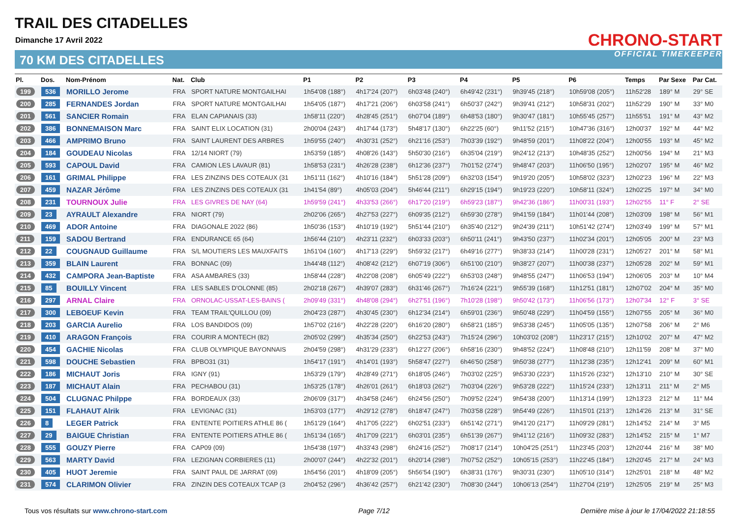TRAIL DES CITADELLES
Dimanche 17 Avril 2022
70 KM DES CITADELLES
CHRONO-START
OFFICIAL TIMEKEEPER
| Pl. | Dos. | Nom-Prénom | Nat. | Club | P1 | P2 | P3 | P4 | P5 | P6 | Temps | Par Sexe | Par Cat. |
| --- | --- | --- | --- | --- | --- | --- | --- | --- | --- | --- | --- | --- | --- |
| 199 | 536 | MORILLO Jerome | FRA | SPORT NATURE MONTGAILHAI | 1h54'08 (188°) | 4h17'24 (207°) | 6h03'48 (240°) | 6h49'42 (231°) | 9h39'45 (218°) | 10h59'08 (205°) | 11h52'28 | 189° M | 29° SE |
| 200 | 285 | FERNANDES Jordan | FRA | SPORT NATURE MONTGAILHAI | 1h54'05 (187°) | 4h17'21 (206°) | 6h03'58 (241°) | 6h50'37 (242°) | 9h39'41 (212°) | 10h58'31 (202°) | 11h52'29 | 190° M | 33° M0 |
| 201 | 561 | SANCIER Romain | FRA | ELAN CAPIANAIS (33) | 1h58'11 (220°) | 4h28'45 (251°) | 6h07'04 (189°) | 6h48'53 (180°) | 9h30'47 (181°) | 10h55'45 (257°) | 11h55'51 | 191° M | 43° M2 |
| 202 | 386 | BONNEMAISON Marc | FRA | SAINT ELIX LOCATION (31) | 2h00'04 (243°) | 4h17'44 (173°) | 5h48'17 (130°) | 6h22'25 (60°) | 9h11'52 (215°) | 10h47'36 (316°) | 12h00'37 | 192° M | 44° M2 |
| 203 | 466 | AMPRIMO Bruno | FRA | SAINT LAURENT DES ARBRES | 1h59'55 (240°) | 4h30'31 (252°) | 6h21'16 (253°) | 7h03'39 (192°) | 9h48'59 (201°) | 11h08'22 (204°) | 12h00'55 | 193° M | 45° M2 |
| 204 | 184 | GOUDEAU Nicolas | FRA | 12/14 NIORT (79) | 1h53'59 (185°) | 4h08'26 (143°) | 5h50'30 (216°) | 6h35'04 (219°) | 9h24'12 (213°) | 10h48'35 (252°) | 12h00'56 | 194° M | 21° M3 |
| 205 | 593 | CAPOUL David | FRA | CAMION LES LAVAUR (81) | 1h58'53 (231°) | 4h26'28 (238°) | 6h12'36 (237°) | 7h01'52 (274°) | 9h48'47 (203°) | 11h06'50 (195°) | 12h02'07 | 195° M | 46° M2 |
| 206 | 161 | GRIMAL Philippe | FRA | LES ZINZINS DES COTEAUX (31 | 1h51'11 (162°) | 4h10'16 (184°) | 5h51'28 (209°) | 6h32'03 (154°) | 9h19'20 (205°) | 10h58'02 (323°) | 12h02'23 | 196° M | 22° M3 |
| 207 | 459 | NAZAR Jérôme | FRA | LES ZINZINS DES COTEAUX (31 | 1h41'54 (89°) | 4h05'03 (204°) | 5h46'44 (211°) | 6h29'15 (194°) | 9h19'23 (220°) | 10h58'11 (324°) | 12h02'25 | 197° M | 34° M0 |
| 208 | 231 | TOURNOUX Julie | FRA | LES GIVRES DE NAY (64) | 1h59'59 (241°) | 4h33'53 (266°) | 6h17'20 (219°) | 6h59'23 (187°) | 9h42'36 (186°) | 11h00'31 (193°) | 12h02'55 | 11° F | 2° SE |
| 209 | 23 | AYRAULT Alexandre | FRA | NIORT (79) | 2h02'06 (265°) | 4h27'53 (227°) | 6h09'35 (212°) | 6h59'30 (278°) | 9h41'59 (184°) | 11h01'44 (208°) | 12h03'09 | 198° M | 56° M1 |
| 210 | 469 | ADOR Antoine | FRA | DIAGONALE 2022 (86) | 1h50'36 (153°) | 4h10'19 (192°) | 5h51'44 (210°) | 6h35'40 (212°) | 9h24'39 (211°) | 10h51'42 (274°) | 12h03'49 | 199° M | 57° M1 |
| 211 | 159 | SADOU Bertrand | FRA | ENDURANCE 65 (64) | 1h56'44 (210°) | 4h23'11 (232°) | 6h03'33 (203°) | 6h50'11 (241°) | 9h43'50 (237°) | 11h02'34 (201°) | 12h05'05 | 200° M | 23° M3 |
| 212 | 22 | COUGNAUD Guillaume | FRA | S/L MOUTIERS LES MAUXFAITS | 1h51'04 (160°) | 4h17'13 (229°) | 5h59'32 (217°) | 6h49'16 (277°) | 9h38'33 (214°) | 11h00'28 (231°) | 12h05'27 | 201° M | 58° M1 |
| 213 | 359 | BLAIN Laurent | FRA | BONNAC (09) | 1h44'48 (112°) | 4h08'42 (212°) | 6h07'19 (306°) | 6h51'00 (210°) | 9h38'27 (207°) | 11h00'38 (237°) | 12h05'28 | 202° M | 59° M1 |
| 214 | 432 | CAMPORA Jean-Baptiste | FRA | ASA AMBARES (33) | 1h58'44 (228°) | 4h22'08 (208°) | 6h05'49 (222°) | 6h53'03 (248°) | 9h48'55 (247°) | 11h06'53 (194°) | 12h06'05 | 203° M | 10° M4 |
| 215 | 85 | BOUILLY Vincent | FRA | LES SABLES D'OLONNE (85) | 2h02'18 (267°) | 4h39'07 (283°) | 6h31'46 (267°) | 7h16'24 (221°) | 9h55'39 (168°) | 11h12'51 (181°) | 12h07'02 | 204° M | 35° M0 |
| 216 | 297 | ARNAL Claire | FRA | ORNOLAC-USSAT-LES-BAINS ( | 2h09'49 (331°) | 4h48'08 (294°) | 6h27'51 (196°) | 7h10'28 (198°) | 9h50'42 (173°) | 11h06'56 (173°) | 12h07'34 | 12° F | 3° SE |
| 217 | 300 | LEBOEUF Kevin | FRA | TEAM TRAIL'QUILLOU (09) | 2h04'23 (287°) | 4h30'45 (230°) | 6h12'34 (214°) | 6h59'01 (236°) | 9h50'48 (229°) | 11h04'59 (155°) | 12h07'55 | 205° M | 36° M0 |
| 218 | 203 | GARCIA Aurelio | FRA | LOS BANDIDOS (09) | 1h57'02 (216°) | 4h22'28 (220°) | 6h16'20 (280°) | 6h58'21 (185°) | 9h53'38 (245°) | 11h05'05 (135°) | 12h07'58 | 206° M | 2° M6 |
| 219 | 410 | ARAGON François | FRA | COURIR A MONTECH (82) | 2h05'02 (299°) | 4h35'34 (250°) | 6h22'53 (243°) | 7h15'24 (296°) | 10h03'02 (208°) | 11h23'17 (215°) | 12h10'02 | 207° M | 47° M2 |
| 220 | 454 | GACHIE Nicolas | FRA | CLUB OLYMPIQUE BAYONNAIS | 2h04'59 (298°) | 4h31'29 (233°) | 6h12'27 (206°) | 6h58'16 (230°) | 9h48'52 (224°) | 11h08'48 (210°) | 12h11'59 | 208° M | 37° M0 |
| 221 | 598 | DOUCHE Sebastien | FRA | BPBO31 (31) | 1h54'17 (191°) | 4h14'01 (193°) | 5h58'47 (227°) | 6h46'50 (258°) | 9h50'38 (277°) | 11h12'38 (235°) | 12h12'41 | 209° M | 60° M1 |
| 222 | 186 | MICHAUT Joris | FRA | IGNY (91) | 1h53'29 (179°) | 4h28'49 (271°) | 6h18'05 (246°) | 7h03'02 (225°) | 9h53'30 (223°) | 11h15'26 (232°) | 12h13'10 | 210° M | 30° SE |
| 223 | 187 | MICHAUT Alain | FRA | PECHABOU (31) | 1h53'25 (178°) | 4h26'01 (261°) | 6h18'03 (262°) | 7h03'04 (226°) | 9h53'28 (222°) | 11h15'24 (233°) | 12h13'11 | 211° M | 2° M5 |
| 224 | 504 | CLUGNAC Philppe | FRA | BORDEAUX (33) | 2h06'09 (317°) | 4h34'58 (246°) | 6h24'56 (250°) | 7h09'52 (224°) | 9h54'38 (200°) | 11h13'14 (199°) | 12h13'23 | 212° M | 11° M4 |
| 225 | 151 | FLAHAUT Alrik | FRA | LEVIGNAC (31) | 1h53'03 (177°) | 4h29'12 (278°) | 6h18'47 (247°) | 7h03'58 (228°) | 9h54'49 (226°) | 11h15'01 (213°) | 12h14'26 | 213° M | 31° SE |
| 226 | 8 | LEGER Patrick | FRA | ENTENTE POITIERS ATHLE 86 ( | 1h51'29 (164°) | 4h17'05 (222°) | 6h02'51 (233°) | 6h51'42 (271°) | 9h41'20 (217°) | 11h09'29 (281°) | 12h14'52 | 214° M | 3° M5 |
| 227 | 29 | BAIGUE Christian | FRA | ENTENTE POITIERS ATHLE 86 ( | 1h51'34 (165°) | 4h17'09 (221°) | 6h03'01 (235°) | 6h51'39 (267°) | 9h41'12 (216°) | 11h09'32 (283°) | 12h14'52 | 215° M | 1° M7 |
| 228 | 555 | GOUZY Pierre | FRA | CAP09 (09) | 1h54'38 (197°) | 4h33'43 (298°) | 6h24'16 (252°) | 7h08'17 (214°) | 10h04'25 (251°) | 11h23'45 (203°) | 12h20'44 | 216° M | 38° M0 |
| 229 | 563 | MARTY David | FRA | LEZIGNAN CORBIERES (11) | 2h00'07 (244°) | 4h22'32 (201°) | 6h20'14 (298°) | 7h07'52 (252°) | 10h05'15 (253°) | 11h22'45 (184°) | 12h20'45 | 217° M | 24° M3 |
| 230 | 405 | HUOT Jeremie | FRA | SAINT PAUL DE JARRAT (09) | 1h54'56 (201°) | 4h18'09 (205°) | 5h56'54 (190°) | 6h38'31 (176°) | 9h30'31 (230°) | 11h05'10 (314°) | 12h25'01 | 218° M | 48° M2 |
| 231 | 574 | CLARIMON Olivier | FRA | ZINZIN DES COTEAUX TCAP (3 | 2h04'52 (296°) | 4h36'42 (257°) | 6h21'42 (230°) | 7h08'30 (244°) | 10h06'13 (254°) | 11h27'04 (219°) | 12h25'05 | 219° M | 25° M3 |
Tous vos résultats sur www.chrono-start.com Page 7/12 Dernière mise à jour le 17/04/2022 21:18:55